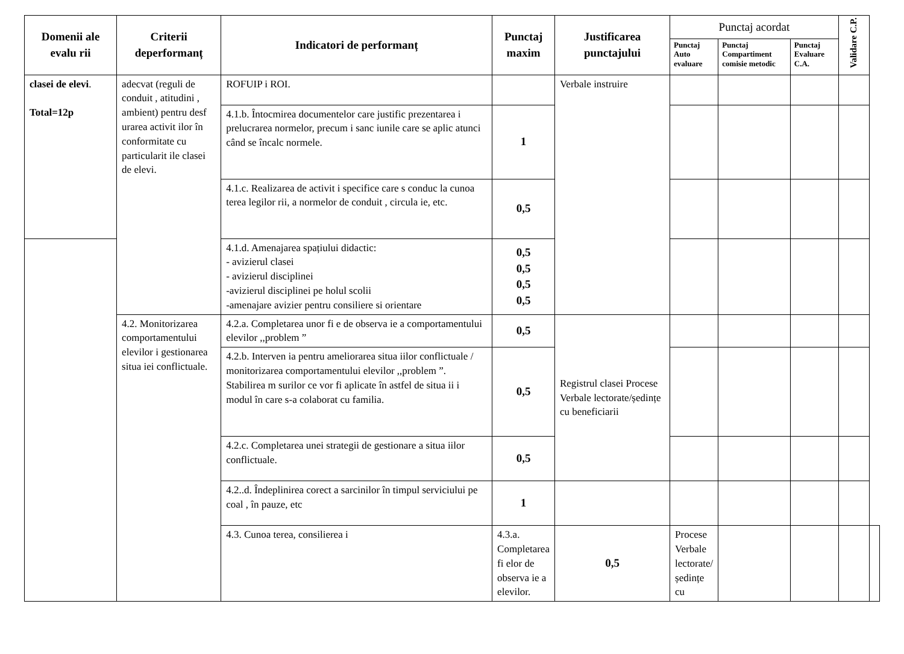| Domenii ale evalu rii | Criterii deperformanț | Indicatori de performanț | Punctaj maxim | Justificarea punctajului | Punctaj acordat | | | Validare C.P. | |
| --- | --- | --- | --- | --- | --- | --- | --- | --- | --- |
| | | | | | Punctaj Auto evaluare | Punctaj Compartiment comisie metodic | Punctaj Evaluare C.A. | | |
| clasei de elevi . Total=12p | adecvat (reguli de conduit , atitudini , ambient) pentru desf urarea activit ilor în conformitate cu particularit ile clasei de elevi. | ROFUIP i ROI. | | Verbale instruire | | | | | |
| | | 4.1.b. Întocmirea documentelor care justific prezentarea i prelucrarea normelor, precum i sanc iunile care se aplic atunci când se încalc normele. | 1 | | | | | | |
| | | 4.1.c. Realizarea de activit i specifice care s conduc la cunoa terea legilor rii, a normelor de conduit , circula ie, etc. | 0,5 | | | | | | |
| | | 4.1.d. Amenajarea spațiului didactic: - avizierul clasei - avizierul disciplinei -avizierul disciplinei pe holul scolii -amenajare avizier pentru consiliere si orientare | 0,5 0,5 0,5 0,5 | | | | | | |
| | 4.2. Monitorizarea comportamentului elevilor i gestionarea situa iei conflictuale. | 4.2.a. Completarea unor fi e de observa ie a comportamentului elevilor ,,problem ” | 0,5 | Registrul clasei Procese Verbale lectorate/ședințe cu beneficiarii | | | | | |
| | | 4.2.b. Interven ia pentru ameliorarea situa iilor conflictuale / monitorizarea comportamentului elevilor ,,problem ”. Stabilirea m surilor ce vor fi aplicate în astfel de situa ii i modul în care s-a colaborat cu familia. | 0,5 | | | | | | |
| | | 4.2.c. Completarea unei strategii de gestionare a situa iilor conflictuale. | 0,5 | | | | | | |
| | | 4.2..d. Îndeplinirea corect a sarcinilor în timpul serviciului pe coal , în pauze, etc | 1 | | | | | | |
| | | 4.3. Cunoa terea, consilierea i | 4.3.a. Completarea fi elor de observa ie a elevilor. | 0,5 | Procese Verbale lectorate/ședințe cu | | | | |